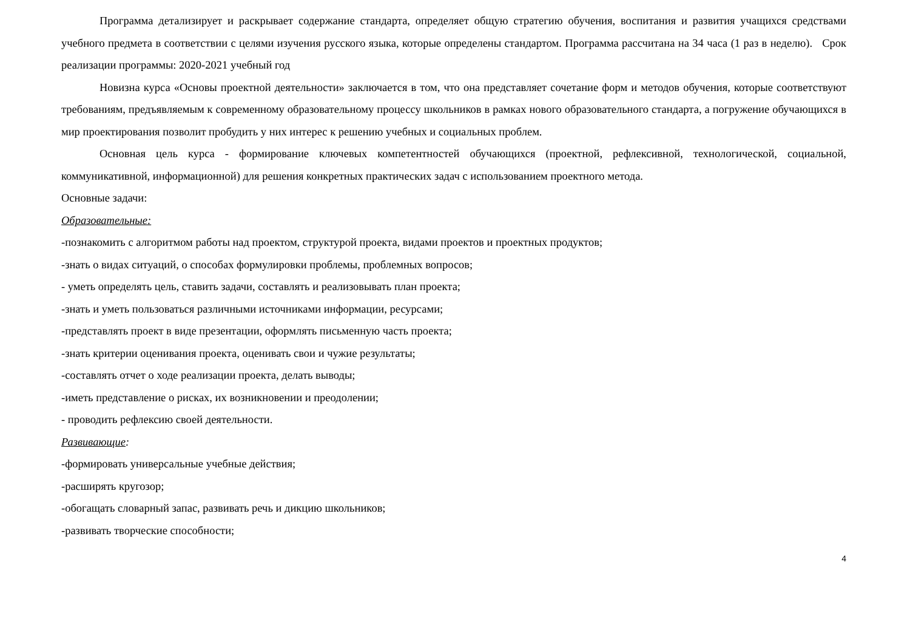Программа детализирует и раскрывает содержание стандарта, определяет общую стратегию обучения, воспитания и развития учащихся средствами учебного предмета в соответствии с целями изучения русского языка, которые определены стандартом. Программа рассчитана на 34 часа (1 раз в неделю). Срок реализации программы: 2020-2021 учебный год
Новизна курса «Основы проектной деятельности» заключается в том, что она представляет сочетание форм и методов обучения, которые соответствуют требованиям, предъявляемым к современному образовательному процессу школьников в рамках нового образовательного стандарта, а погружение обучающихся в мир проектирования позволит пробудить у них интерес к решению учебных и социальных проблем.
Основная цель курса - формирование ключевых компетентностей обучающихся (проектной, рефлексивной, технологической, социальной, коммуникативной, информационной) для решения конкретных практических задач с использованием проектного метода.
Основные задачи:
Образовательные:
-познакомить с алгоритмом работы над проектом, структурой проекта, видами проектов и проектных продуктов;
-знать о видах ситуаций, о способах формулировки проблемы, проблемных вопросов;
- уметь определять цель, ставить задачи, составлять и реализовывать план проекта;
-знать и уметь пользоваться различными источниками информации, ресурсами;
-представлять проект в виде презентации, оформлять письменную часть проекта;
-знать критерии оценивания проекта, оценивать свои и чужие результаты;
-составлять отчет о ходе реализации проекта, делать выводы;
-иметь представление о рисках, их возникновении и преодолении;
- проводить рефлексию своей деятельности.
Развивающие:
-формировать универсальные учебные действия;
-расширять кругозор;
-обогащать словарный запас, развивать речь и дикцию школьников;
-развивать творческие способности;
4